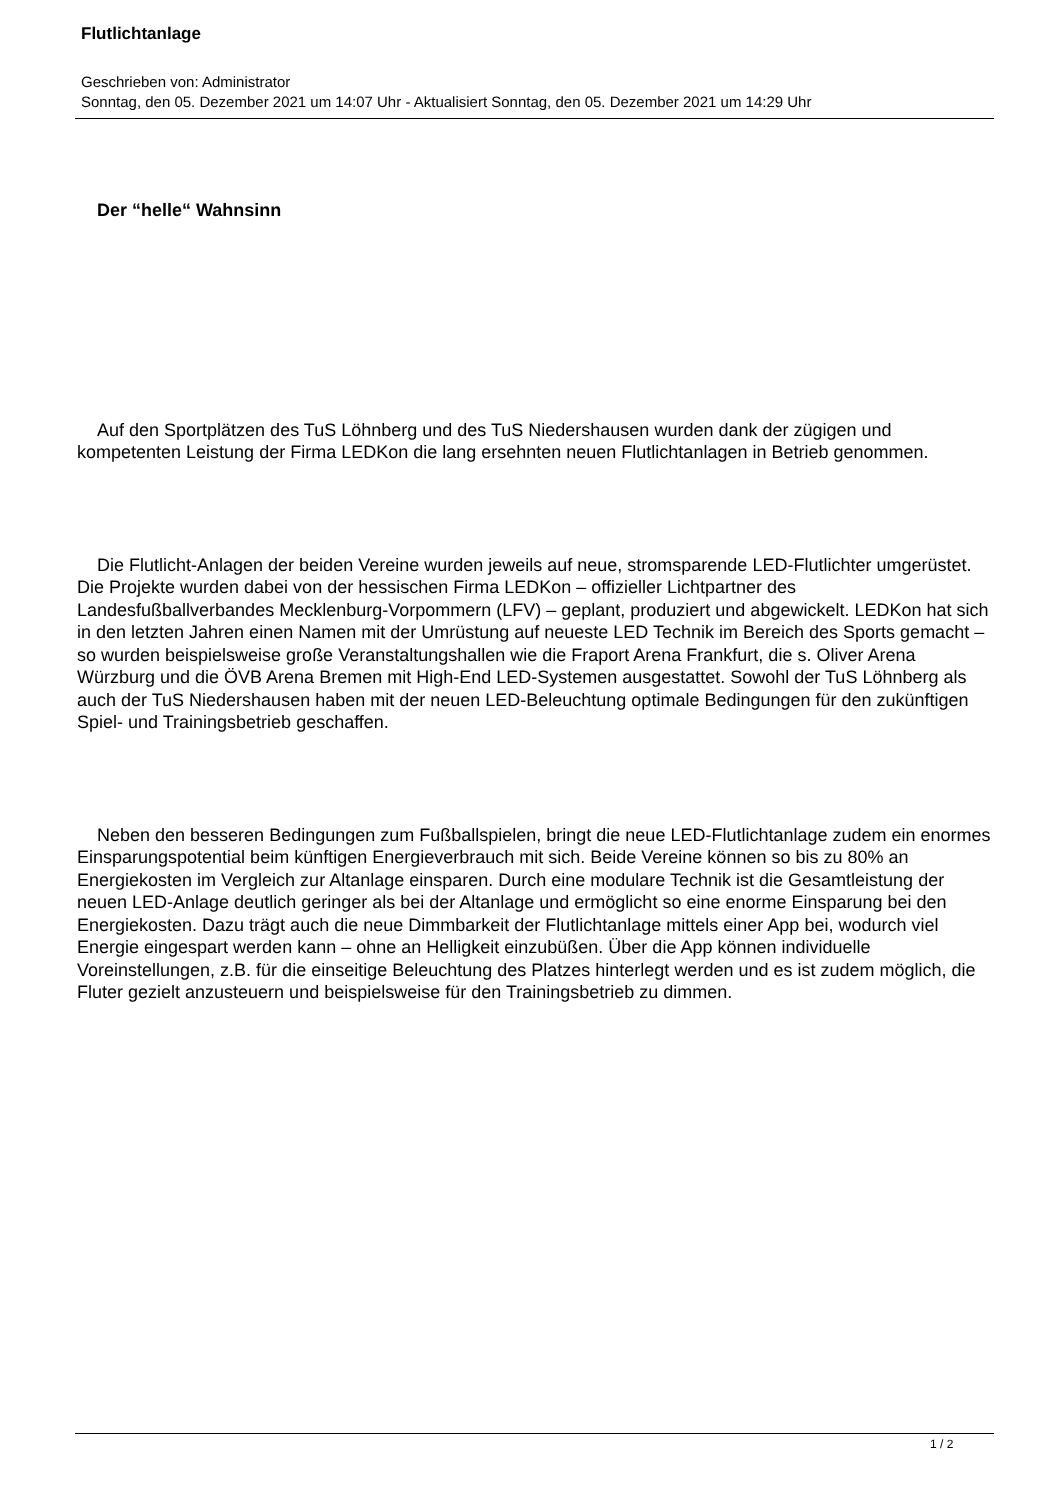Flutlichtanlage
Geschrieben von: Administrator
Sonntag, den 05. Dezember 2021 um 14:07 Uhr - Aktualisiert Sonntag, den 05. Dezember 2021 um 14:29 Uhr
Der “helle“ Wahnsinn
Auf den Sportplätzen des TuS Löhnberg und des TuS Niedershausen wurden dank der zügigen und kompetenten Leistung der Firma LEDKon die lang ersehnten neuen Flutlichtanlagen in Betrieb genommen.
Die Flutlicht-Anlagen der beiden Vereine wurden jeweils auf neue, stromsparende LED-Flutlichter umgerüstet. Die Projekte wurden dabei von der hessischen Firma LEDKon – offizieller Lichtpartner des Landesfußballverbandes Mecklenburg-Vorpommern (LFV) – geplant, produziert und abgewickelt. LEDKon hat sich in den letzten Jahren einen Namen mit der Umrüstung auf neueste LED Technik im Bereich des Sports gemacht – so wurden beispielsweise große Veranstaltungshallen wie die Fraport Arena Frankfurt, die s. Oliver Arena Würzburg und die ÖVB Arena Bremen mit High-End LED-Systemen ausgestattet. Sowohl der TuS Löhnberg als auch der TuS Niedershausen haben mit der neuen LED-Beleuchtung optimale Bedingungen für den zukünftigen Spiel- und Trainingsbetrieb geschaffen.
Neben den besseren Bedingungen zum Fußballspielen, bringt die neue LED-Flutlichtanlage zudem ein enormes Einsparungspotential beim künftigen Energieverbrauch mit sich. Beide Vereine können so bis zu 80% an Energiekosten im Vergleich zur Altanlage einsparen. Durch eine modulare Technik ist die Gesamtleistung der neuen LED-Anlage deutlich geringer als bei der Altanlage und ermöglicht so eine enorme Einsparung bei den Energiekosten. Dazu trägt auch die neue Dimmbarkeit der Flutlichtanlage mittels einer App bei, wodurch viel Energie eingespart werden kann – ohne an Helligkeit einzubüßen. Über die App können individuelle Voreinstellungen, z.B. für die einseitige Beleuchtung des Platzes hinterlegt werden und es ist zudem möglich, die Fluter gezielt anzusteuern und beispielsweise für den Trainingsbetrieb zu dimmen.
1 / 2